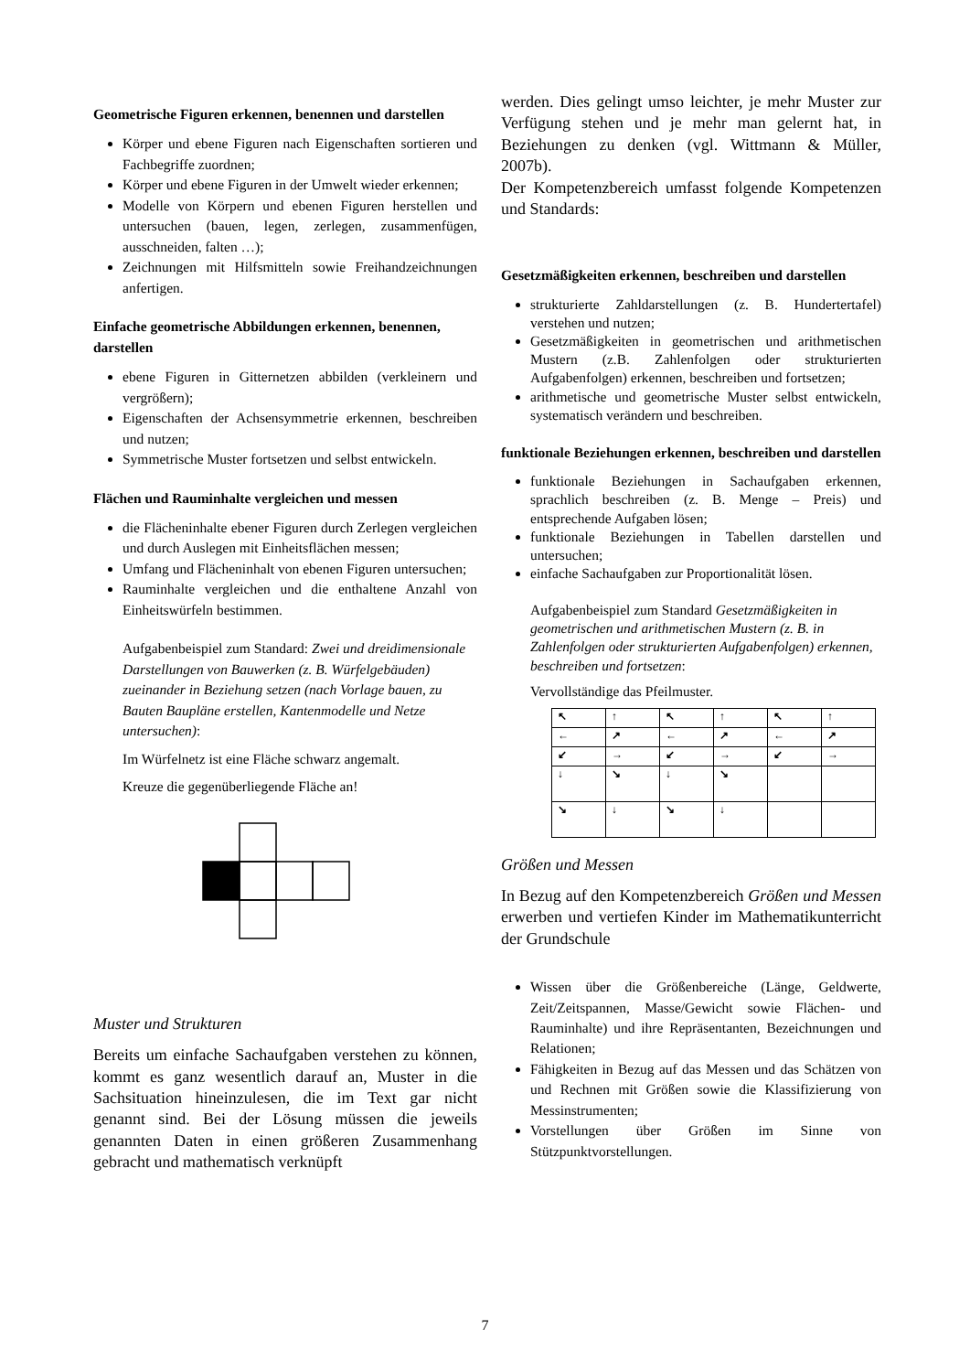Geometrische Figuren erkennen, benennen und darstellen
Körper und ebene Figuren nach Eigenschaften sortieren und Fachbegriffe zuordnen;
Körper und ebene Figuren in der Umwelt wieder erkennen;
Modelle von Körpern und ebenen Figuren herstellen und untersuchen (bauen, legen, zerlegen, zusammenfügen, ausschneiden, falten …);
Zeichnungen mit Hilfsmitteln sowie Freihandzeichnungen anfertigen.
Einfache geometrische Abbildungen erkennen, benennen, darstellen
ebene Figuren in Gitternetzen abbilden (verkleinern und vergrößern);
Eigenschaften der Achsensymmetrie erkennen, beschreiben und nutzen;
Symmetrische Muster fortsetzen und selbst entwickeln.
Flächen und Rauminhalte vergleichen und messen
die Flächeninhalte ebener Figuren durch Zerlegen vergleichen und durch Auslegen mit Einheitsflächen messen;
Umfang und Flächeninhalt von ebenen Figuren untersuchen;
Rauminhalte vergleichen und die enthaltene Anzahl von Einheitswürfeln bestimmen.
Aufgabenbeispiel zum Standard: Zwei und dreidimensionale Darstellungen von Bauwerken (z. B. Würfelgebäuden) zueinander in Beziehung setzen (nach Vorlage bauen, zu Bauten Baupläne erstellen, Kantenmodelle und Netze untersuchen):
Im Würfelnetz ist eine Fläche schwarz angemalt.
Kreuze die gegenüberliegende Fläche an!
Muster und Strukturen
Bereits um einfache Sachaufgaben verstehen zu können, kommt es ganz wesentlich darauf an, Muster in die Sachsituation hineinzulesen, die im Text gar nicht genannt sind. Bei der Lösung müssen die jeweils genannten Daten in einen größeren Zusammenhang gebracht und mathematisch verknüpft
werden. Dies gelingt umso leichter, je mehr Muster zur Verfügung stehen und je mehr man gelernt hat, in Beziehungen zu denken (vgl. Wittmann & Müller, 2007b).
Der Kompetenzbereich umfasst folgende Kompetenzen und Standards:
Gesetzmäßigkeiten erkennen, beschreiben und darstellen
strukturierte Zahldarstellungen (z. B. Hundertertafel) verstehen und nutzen;
Gesetzmäßigkeiten in geometrischen und arithmetischen Mustern (z.B. Zahlenfolgen oder strukturierten Aufgabenfolgen) erkennen, beschreiben und fortsetzen;
arithmetische und geometrische Muster selbst entwickeln, systematisch verändern und beschreiben.
funktionale Beziehungen erkennen, beschreiben und darstellen
funktionale Beziehungen in Sachaufgaben erkennen, sprachlich beschreiben (z. B. Menge – Preis) und entsprechende Aufgaben lösen;
funktionale Beziehungen in Tabellen darstellen und untersuchen;
einfache Sachaufgaben zur Proportionalität lösen.
Aufgabenbeispiel zum Standard Gesetzmäßigkeiten in geometrischen und arithmetischen Mustern (z. B. in Zahlenfolgen oder strukturierten Aufgabenfolgen) erkennen, beschreiben und fortsetzen:
Vervollständige das Pfeilmuster.
| ↖ | ↑ | ↖ | ↑ | ↖ | ↑ |
| ← | ↗ | ← | ↗ | ← | ↗ |
| ↙ | → | ↙ | → | ↙ | → |
| ↓ | ↘ | ↓ | ↘ | | |
| ↘ | ↓ | ↘ | ↓ | | |
Größen und Messen
In Bezug auf den Kompetenzbereich Größen und Messen erwerben und vertiefen Kinder im Mathematikunterricht der Grundschule
Wissen über die Größenbereiche (Länge, Geldwerte, Zeit/Zeitspannen, Masse/Gewicht sowie Flächen- und Rauminhalte) und ihre Repräsentanten, Bezeichnungen und Relationen;
Fähigkeiten in Bezug auf das Messen und das Schätzen von und Rechnen mit Größen sowie die Klassifizierung von Messinstrumenten;
Vorstellungen über Größen im Sinne von Stützpunktvorstellungen.
7